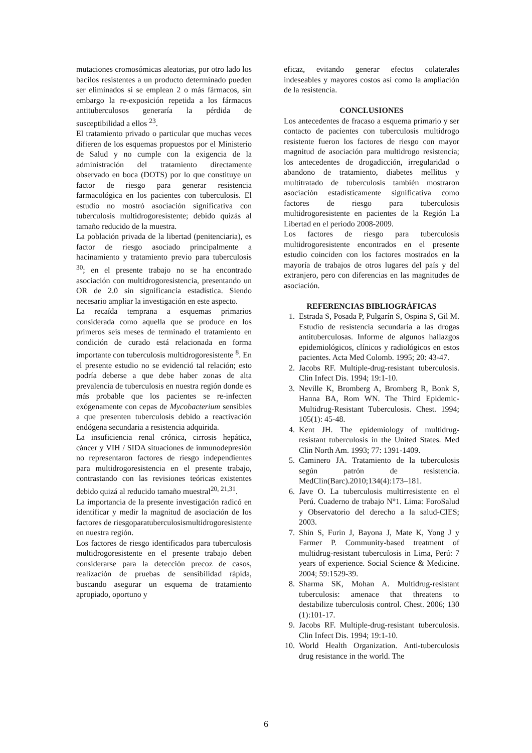mutaciones cromosómicas aleatorias, por otro lado los bacilos resistentes a un producto determinado pueden ser eliminados si se emplean 2 o más fármacos, sin embargo la re-exposición repetida a los fármacos antituberculosos generaría la pérdida de susceptibilidad a ellos <sup>23</sup>.
El tratamiento privado o particular que muchas veces difieren de los esquemas propuestos por el Ministerio de Salud y no cumple con la exigencia de la administración del tratamiento directamente observado en boca (DOTS) por lo que constituye un factor de riesgo para generar resistencia farmacológica en los pacientes con tuberculosis. El estudio no mostró asociación significativa con tuberculosis multidrogoresistente; debido quizás al tamaño reducido de la muestra.
La población privada de la libertad (penitenciaria), es factor de riesgo asociado principalmente a hacinamiento y tratamiento previo para tuberculosis <sup>30</sup>; en el presente trabajo no se ha encontrado asociación con multidrogoresistencia, presentando un OR de 2.0 sin significancia estadística. Siendo necesario ampliar la investigación en este aspecto.
La recaída temprana a esquemas primarios considerada como aquella que se produce en los primeros seis meses de terminado el tratamiento en condición de curado está relacionada en forma importante con tuberculosis multidrogoresistente <sup>8</sup>. En el presente estudio no se evidenció tal relación; esto podría deberse a que debe haber zonas de alta prevalencia de tuberculosis en nuestra región donde es más probable que los pacientes se re-infecten exógenamente con cepas de Mycobacterium sensibles a que presenten tuberculosis debido a reactivación endógena secundaria a resistencia adquirida.
La insuficiencia renal crónica, cirrosis hepática, cáncer y VIH / SIDA situaciones de inmunodepresión no representaron factores de riesgo independientes para multidrogoresistencia en el presente trabajo, contrastando con las revisiones teóricas existentes debido quizá al reducido tamaño muestral<sup>20, 21,31</sup>.
La importancia de la presente investigación radicó en identificar y medir la magnitud de asociación de los factores de riesgoparatuberculosismultidrogoresistente en nuestra región.
Los factores de riesgo identificados para tuberculosis multidrogoresistente en el presente trabajo deben considerarse para la detección precoz de casos, realización de pruebas de sensibilidad rápida, buscando asegurar un esquema de tratamiento apropiado, oportuno y
eficaz, evitando generar efectos colaterales indeseables y mayores costos así como la ampliación de la resistencia.
CONCLUSIONES
Los antecedentes de fracaso a esquema primario y ser contacto de pacientes con tuberculosis multidrogo resistente fueron los factores de riesgo con mayor magnitud de asociación para multidrogo resistencia; los antecedentes de drogadicción, irregularidad o abandono de tratamiento, diabetes mellitus y multitratado de tuberculosis también mostraron asociación estadísticamente significativa como factores de riesgo para tuberculosis multidrogoresistente en pacientes de la Región La Libertad en el periodo 2008-2009.
Los factores de riesgo para tuberculosis multidrogoresistente encontrados en el presente estudio coinciden con los factores mostrados en la mayoría de trabajos de otros lugares del país y del extranjero, pero con diferencias en las magnitudes de asociación.
REFERENCIAS BIBLIOGRÁFICAS
1. Estrada S, Posada P, Pulgarín S, Ospina S, Gil M. Estudio de resistencia secundaria a las drogas antituberculosas. Informe de algunos hallazgos epidemiológicos, clínicos y radiológicos en estos pacientes. Acta Med Colomb. 1995; 20: 43-47.
2. Jacobs RF. Multiple-drug-resistant tuberculosis. Clin Infect Dis. 1994; 19:1-10.
3. Neville K, Bromberg A, Bromberg R, Bonk S, Hanna BA, Rom WN. The Third Epidemic-Multidrug-Resistant Tuberculosis. Chest. 1994; 105(1): 45-48.
4. Kent JH. The epidemiology of multidrug-resistant tuberculosis in the United States. Med Clin North Am. 1993; 77: 1391-1409.
5. Caminero JA. Tratamiento de la tuberculosis según patrón de resistencia. MedClin(Barc).2010;134(4):173–181.
6. Jave O. La tuberculosis multirresistente en el Perú. Cuaderno de trabajo N°1. Lima: ForoSalud y Observatorio del derecho a la salud-CIES; 2003.
7. Shin S, Furin J, Bayona J, Mate K, Yong J y Farmer P. Community-based treatment of multidrug-resistant tuberculosis in Lima, Perú: 7 years of experience. Social Science & Medicine. 2004; 59:1529-39.
8. Sharma SK, Mohan A. Multidrug-resistant tuberculosis: amenace that threatens to destabilize tuberculosis control. Chest. 2006; 130 (1):101-17.
9. Jacobs RF. Multiple-drug-resistant tuberculosis. Clin Infect Dis. 1994; 19:1-10.
10. World Health Organization. Anti-tuberculosis drug resistance in the world. The
6